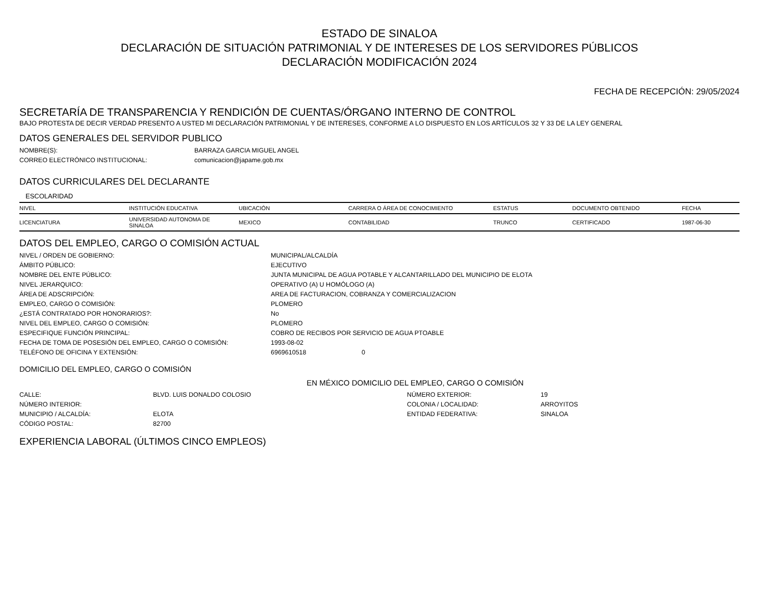ESTADO DE SINALOA
DECLARACIÓN DE SITUACIÓN PATRIMONIAL Y DE INTERESES DE LOS SERVIDORES PÚBLICOS
DECLARACIÓN MODIFICACIÓN 2024
FECHA DE RECEPCIÓN: 29/05/2024
SECRETARÍA DE TRANSPARENCIA Y RENDICIÓN DE CUENTAS/ÓRGANO INTERNO DE CONTROL
BAJO PROTESTA DE DECIR VERDAD PRESENTO A USTED MI DECLARACIÓN PATRIMONIAL Y DE INTERESES, CONFORME A LO DISPUESTO EN LOS ARTÍCULOS 32 Y 33 DE LA LEY GENERAL
DATOS GENERALES DEL SERVIDOR PUBLICO
NOMBRE(S):
BARRAZA GARCIA MIGUEL ANGEL
CORREO ELECTRÓNICO INSTITUCIONAL:
comunicacion@japame.gob.mx
DATOS CURRICULARES DEL DECLARANTE
ESCOLARIDAD
| NIVEL | INSTITUCIÓN EDUCATIVA | UBICACIÓN | CARRERA O ÁREA DE CONOCIMIENTO | ESTATUS | DOCUMENTO OBTENIDO | FECHA |
| --- | --- | --- | --- | --- | --- | --- |
| LICENCIATURA | UNIVERSIDAD AUTONOMA DE SINALOA | MEXICO | CONTABILIDAD | TRUNCO | CERTIFICADO | 1987-06-30 |
DATOS DEL EMPLEO, CARGO O COMISIÓN ACTUAL
NIVEL / ORDEN DE GOBIERNO:
MUNICIPAL/ALCALDÍA
ÁMBITO PÚBLICO:
EJECUTIVO
NOMBRE DEL ENTE PÚBLICO:
JUNTA MUNICIPAL DE AGUA POTABLE Y ALCANTARILLADO DEL MUNICIPIO DE ELOTA
NIVEL JERARQUICO:
OPERATIVO (A) U HOMÓLOGO (A)
ÁREA DE ADSCRIPCIÓN:
AREA DE FACTURACION, COBRANZA Y COMERCIALIZACION
EMPLEO, CARGO O COMISIÓN:
PLOMERO
¿ESTÁ CONTRATADO POR HONORARIOS?:
No
NIVEL DEL EMPLEO, CARGO O COMISIÓN:
PLOMERO
ESPECIFIQUE FUNCIÓN PRINCIPAL:
COBRO DE RECIBOS POR SERVICIO DE AGUA PTOABLE
FECHA DE TOMA DE POSESIÓN DEL EMPLEO, CARGO O COMISIÓN:
1993-08-02
TELÉFONO DE OFICINA Y EXTENSIÓN:
6969610518 0
DOMICILIO DEL EMPLEO, CARGO O COMISIÓN
EN MÉXICO DOMICILIO DEL EMPLEO, CARGO O COMISIÓN
CALLE:
BLVD. LUIS DONALDO COLOSIO
NÚMERO EXTERIOR:
19
NÚMERO INTERIOR:
COLONIA / LOCALIDAD:
ARROYITOS
MUNICIPIO / ALCALDÍA:
ELOTA
ENTIDAD FEDERATIVA:
SINALOA
CÓDIGO POSTAL:
82700
EXPERIENCIA LABORAL (ÚLTIMOS CINCO EMPLEOS)